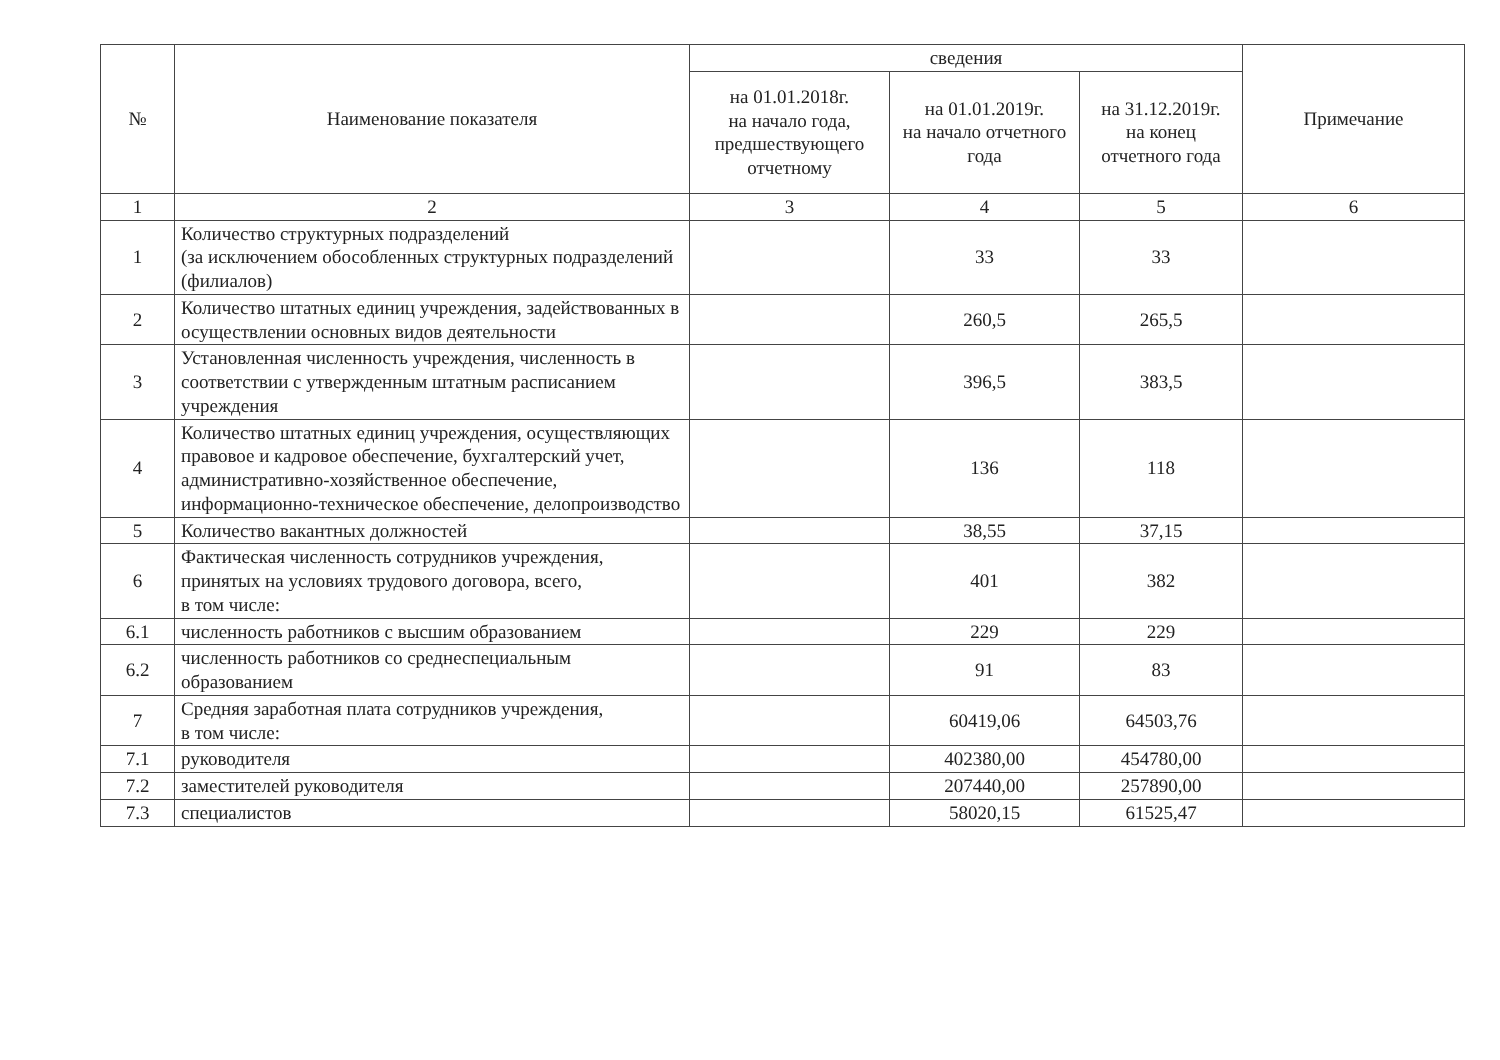| № | Наименование показателя | сведения | | | Примечание |
| --- | --- | --- | --- | --- | --- |
| | | на 01.01.2018г. на начало года, предшествующего отчетному | на 01.01.2019г. на начало отчетного года | на 31.12.2019г. на конец отчетного года | |
| 1 | 2 | 3 | 4 | 5 | 6 |
| 1 | Количество структурных подразделений (за исключением обособленных структурных подразделений (филиалов) | | 33 | 33 | |
| 2 | Количество штатных единиц учреждения, задействованных в осуществлении основных видов деятельности | | 260,5 | 265,5 | |
| 3 | Установленная численность учреждения, численность в соответствии с утвержденным штатным расписанием учреждения | | 396,5 | 383,5 | |
| 4 | Количество штатных единиц учреждения, осуществляющих правовое и кадровое обеспечение, бухгалтерский учет, административно-хозяйственное обеспечение, информационно-техническое обеспечение, делопроизводство | | 136 | 118 | |
| 5 | Количество вакантных должностей | | 38,55 | 37,15 | |
| 6 | Фактическая численность сотрудников учреждения, принятых на условиях трудового договора, всего, в том числе: | | 401 | 382 | |
| 6.1 | численность работников с высшим образованием | | 229 | 229 | |
| 6.2 | численность работников со среднеспециальным образованием | | 91 | 83 | |
| 7 | Средняя заработная плата сотрудников учреждения, в том числе: | | 60419,06 | 64503,76 | |
| 7.1 | руководителя | | 402380,00 | 454780,00 | |
| 7.2 | заместителей руководителя | | 207440,00 | 257890,00 | |
| 7.3 | специалистов | | 58020,15 | 61525,47 | |